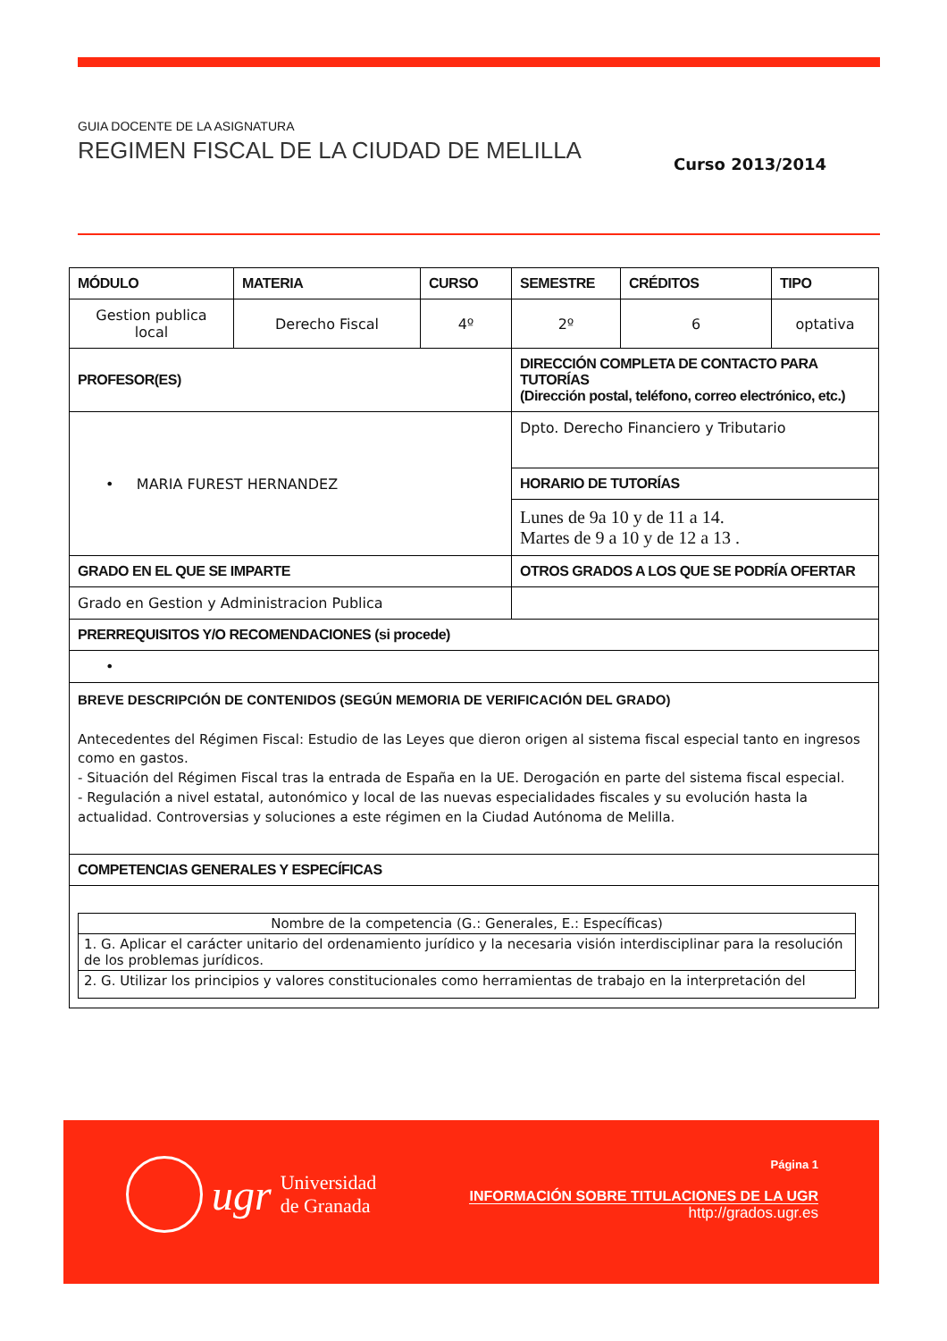GUIA DOCENTE DE LA ASIGNATURA
REGIMEN FISCAL DE LA CIUDAD DE MELILLA
Curso 2013/2014
| MÓDULO | MATERIA | CURSO | SEMESTRE | CRÉDITOS | TIPO |
| --- | --- | --- | --- | --- | --- |
| Gestion publica local | Derecho Fiscal | 4º | 2º | 6 | optativa |
| PROFESOR(ES) | | | DIRECCIÓN COMPLETA DE CONTACTO PARA TUTORÍAS (Dirección postal, teléfono, correo electrónico, etc.) | | |
| • MARIA FUREST HERNANDEZ | | | Dpto. Derecho Financiero y Tributario | | |
| | | | HORARIO DE TUTORÍAS | | |
| | | | Lunes de 9a 10 y de 11 a 14. Martes de 9 a 10 y de 12 a 13 . | | |
| GRADO EN EL QUE SE IMPARTE | | | OTROS GRADOS A LOS QUE SE PODRÍA OFERTAR | | |
| Grado en Gestion y Administracion Publica | | | | | |
| PRERREQUISITOS Y/O RECOMENDACIONES (si procede) | | | | | |
| • | | | | | |
| BREVE DESCRIPCIÓN DE CONTENIDOS (SEGÚN MEMORIA DE VERIFICACIÓN DEL GRADO) Antecedentes del Régimen Fiscal: Estudio de las Leyes que dieron origen al sistema fiscal especial tanto en ingresos como en gastos. - Situación del Régimen Fiscal tras la entrada de España en la UE. Derogación en parte del sistema fiscal especial. - Regulación a nivel estatal, autonómico y local de las nuevas especialidades fiscales y su evolución hasta la actualidad. Controversias y soluciones a este régimen en la Ciudad Autónoma de Melilla. | | | | | |
| COMPETENCIAS GENERALES Y ESPECÍFICAS | | | | | |
| / Nombre de la competencia (G.: Generales, E.: Específicas) / / 1. G. Aplicar el carácter unitario del ordenamiento jurídico y la necesaria visión interdisciplinar para la resolución de los problemas jurídicos. / / 2. G. Utilizar los principios y valores constitucionales como herramientas de trabajo en la interpretación del / | | | | | |
ugr Universidad
de Granada
Página 1
INFORMACIÓN SOBRE TITULACIONES DE LA UGR
http://grados.ugr.es